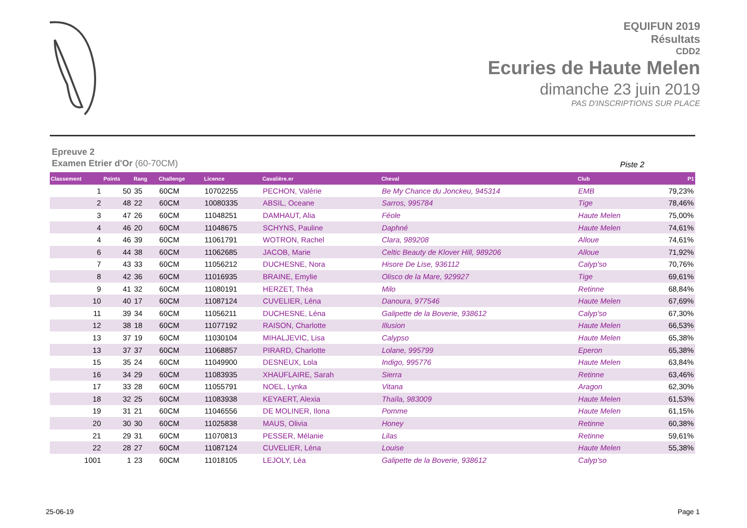EQUIFUN 2019
Résultats
CDD2
Ecuries de Haute Melen
dimanche 23 juin 2019
PAS D'INSCRIPTIONS SUR PLACE
Epreuve 2
Examen Etrier d'Or (60-70CM)
Piste 2
| Classement | Points | Rang | Challenge | Licence | Cavalière.er | Cheval | Club | P1 |
| --- | --- | --- | --- | --- | --- | --- | --- | --- |
| 1 | 50 | 35 | 60CM | 10702255 | PECHON, Valérie | Be My Chance du Jonckeu, 945314 | EMB | 79,23% |
| 2 | 48 | 22 | 60CM | 10080335 | ABSIL, Oceane | Sarros, 995784 | Tige | 78,46% |
| 3 | 47 | 26 | 60CM | 11048251 | DAMHAUT, Alia | Féole | Haute Melen | 75,00% |
| 4 | 46 | 20 | 60CM | 11048675 | SCHYNS, Pauline | Daphné | Haute Melen | 74,61% |
| 4 | 46 | 39 | 60CM | 11061791 | WOTRON, Rachel | Clara, 989208 | Alloue | 74,61% |
| 6 | 44 | 38 | 60CM | 11062685 | JACOB, Marie | Celtic Beauty de Klover Hill, 989206 | Alloue | 71,92% |
| 7 | 43 | 33 | 60CM | 11056212 | DUCHESNE, Nora | Hisore De Lise, 936112 | Calyp'so | 70,76% |
| 8 | 42 | 36 | 60CM | 11016935 | BRAINE, Emylie | Olisco de la Mare, 929927 | Tige | 69,61% |
| 9 | 41 | 32 | 60CM | 11080191 | HERZET, Théa | Milo | Retinne | 68,84% |
| 10 | 40 | 17 | 60CM | 11087124 | CUVELIER, Léna | Danoura, 977546 | Haute Melen | 67,69% |
| 11 | 39 | 34 | 60CM | 11056211 | DUCHESNE, Léna | Galipette de la Boverie, 938612 | Calyp'so | 67,30% |
| 12 | 38 | 18 | 60CM | 11077192 | RAISON, Charlotte | Illusion | Haute Melen | 66,53% |
| 13 | 37 | 19 | 60CM | 11030104 | MIHALJEVIC, Lisa | Calypso | Haute Melen | 65,38% |
| 13 | 37 | 37 | 60CM | 11068857 | PIRARD, Charlotte | Lolane, 995799 | Eperon | 65,38% |
| 15 | 35 | 24 | 60CM | 11049900 | DESNEUX, Lola | Indigo, 995776 | Haute Melen | 63,84% |
| 16 | 34 | 29 | 60CM | 11083935 | XHAUFLAIRE, Sarah | Sierra | Retinne | 63,46% |
| 17 | 33 | 28 | 60CM | 11055791 | NOEL, Lynka | Vitana | Aragon | 62,30% |
| 18 | 32 | 25 | 60CM | 11083938 | KEYAERT, Alexia | Thaïla, 983009 | Haute Melen | 61,53% |
| 19 | 31 | 21 | 60CM | 11046556 | DE MOLINER, Ilona | Pomme | Haute Melen | 61,15% |
| 20 | 30 | 30 | 60CM | 11025838 | MAUS, Olivia | Honey | Retinne | 60,38% |
| 21 | 29 | 31 | 60CM | 11070813 | PESSER, Mélanie | Lilas | Retinne | 59,61% |
| 22 | 28 | 27 | 60CM | 11087124 | CUVELIER, Léna | Louise | Haute Melen | 55,38% |
| 1001 | 1 | 23 | 60CM | 11018105 | LEJOLY, Léa | Galipette de la Boverie, 938612 | Calyp'so | |
25-06-19 Page 1